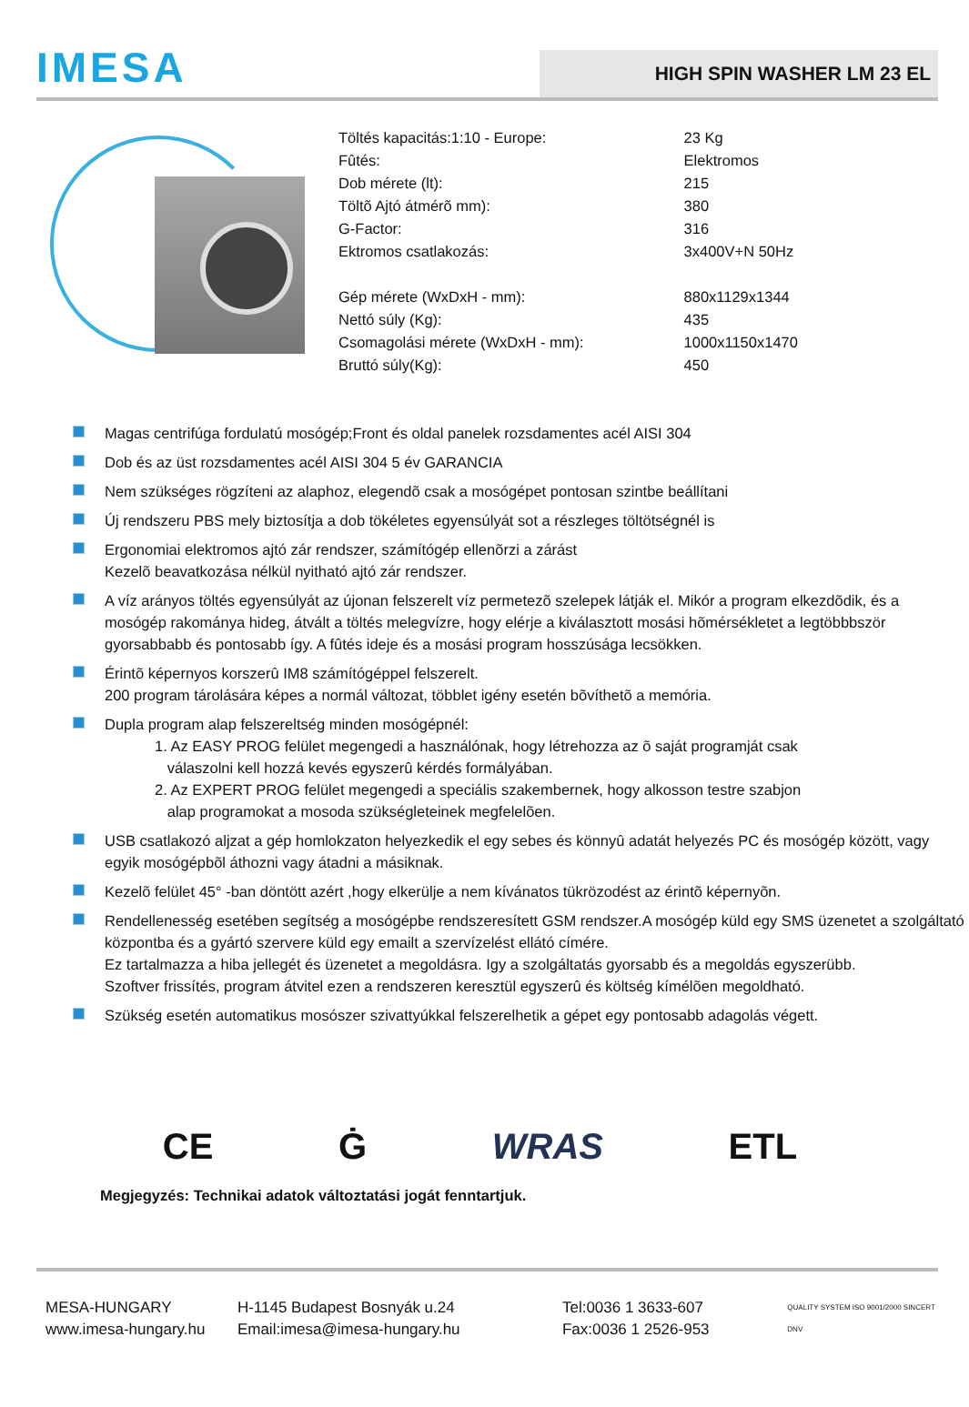IMESA
HIGH SPIN WASHER LM 23 EL
| Töltés kapacitás:1:10 - Europe: | 23 Kg |
| Fûtés: | Elektromos |
| Dob mérete (lt): | 215 |
| Töltõ Ajtó átmérõ mm): | 380 |
| G-Factor: | 316 |
| Ektromos csatlakozás: | 3x400V+N 50Hz |
| Gép mérete (WxDxH - mm): | 880x1129x1344 |
| Nettó súly (Kg): | 435 |
| Csomagolási mérete (WxDxH - mm): | 1000x1150x1470 |
| Bruttó súly(Kg): | 450 |
Magas centrifúga fordulatú mosógép;Front és oldal panelek rozsdamentes acél AISI 304
Dob és az üst rozsdamentes acél AISI 304 5 év GARANCIA
Nem szükséges rögzíteni az alaphoz, elegendõ csak a mosógépet pontosan szintbe beállítani
Új rendszeru PBS mely biztosítja a dob tökéletes egyensúlyát sot a részleges töltötségnél is
Ergonomiai elektromos ajtó zár rendszer, számítógép ellenõrzi a zárást
Kezelõ beavatkozása nélkül nyitható ajtó zár rendszer.
A víz arányos töltés egyensúlyát az újonan felszerelt víz permetezõ szelepek látják el. Mikór a program elkezdõdik, és a mosógép rakománya hideg, átvált a töltés melegvízre, hogy elérje a kiválasztott mosási hõmérsékletet a legtöbbbször gyorsabbabb és pontosabb így. A fûtés ideje és a mosási program hosszúsága lecsökken.
Érintõ képernyos korszerû IM8 számítógéppel felszerelt.
200 program tárolására képes a normál változat, többlet igény esetén bõvíthetõ a memória.
Dupla program alap felszereltség minden mosógépnél:
1. Az EASY PROG felület megengedi a használónak, hogy létrehozza az õ saját programját csak
válaszolni kell hozzá kevés egyszerû kérdés formályában.
2. Az EXPERT PROG felület megengedi a speciális szakembernek, hogy alkosson testre szabjon
alap programokat a mosoda szükségleteinek megfelelõen.
USB csatlakozó aljzat a gép homlokzaton helyezkedik el egy sebes és könnyû adatát helyezés PC és mosógép között, vagy egyik mosógépbõl áthozni vagy átadni a másiknak.
Kezelõ felület 45° -ban döntött azért ,hogy elkerülje a nem kívánatos tükrözodést az érintõ képernyõn.
Rendellenesség esetében segítség a mosógépbe rendszeresített GSM rendszer.A mosógép küld egy SMS üzenetet a szolgáltató központba és a gyártó szervere küld egy emailt a szervízelést ellátó címére.
Ez tartalmazza a hiba jellegét és üzenetet a megoldásra. Igy a szolgáltatás gyorsabb és a megoldás egyszerübb.
Szoftver frissítés, program átvitel ezen a rendszeren keresztül egyszerû és költség kímélõen megoldható.
Szükség esetén automatikus mosószer szivattyúkkal felszerelhetik a gépet egy pontosabb adagolás végett.
CE Ġ WRAS ETL
Megjegyzés: Technikai adatok változtatási jogát fenntartjuk.
MESA-HUNGARY
www.imesa-hungary.hu
H-1145 Budapest Bosnyák u.24
Email:imesa@imesa-hungary.hu
Tel:0036 1 3633-607
Fax:0036 1 2526-953
QUALITY SYSTEM ISO 9001/2000 SINCERT DNV